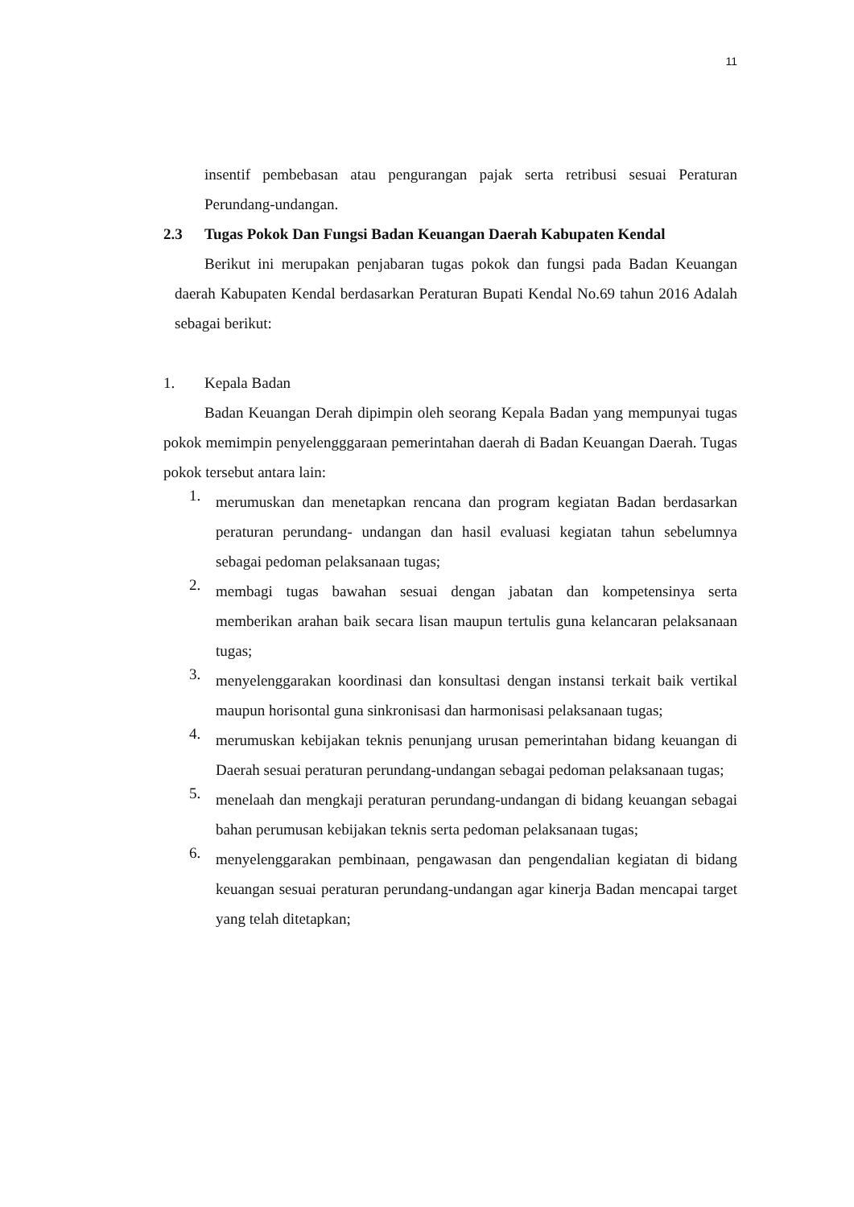11
insentif pembebasan atau pengurangan pajak serta retribusi sesuai Peraturan Perundang-undangan.
2.3 Tugas Pokok Dan Fungsi Badan Keuangan Daerah Kabupaten Kendal
Berikut ini merupakan penjabaran tugas pokok dan fungsi pada Badan Keuangan daerah Kabupaten Kendal berdasarkan Peraturan Bupati Kendal No.69 tahun 2016 Adalah sebagai berikut:
1. Kepala Badan
Badan Keuangan Derah dipimpin oleh seorang Kepala Badan yang mempunyai tugas pokok memimpin penyelengggaraan pemerintahan daerah di Badan Keuangan Daerah. Tugas pokok tersebut antara lain:
1.
merumuskan dan menetapkan rencana dan program kegiatan Badan berdasarkan peraturan perundang- undangan dan hasil evaluasi kegiatan tahun sebelumnya sebagai pedoman pelaksanaan tugas;
2.
membagi tugas bawahan sesuai dengan jabatan dan kompetensinya serta memberikan arahan baik secara lisan maupun tertulis guna kelancaran pelaksanaan tugas;
3.
menyelenggarakan koordinasi dan konsultasi dengan instansi terkait baik vertikal maupun horisontal guna sinkronisasi dan harmonisasi pelaksanaan tugas;
4.
merumuskan kebijakan teknis penunjang urusan pemerintahan bidang keuangan di Daerah sesuai peraturan perundang-undangan sebagai pedoman pelaksanaan tugas;
5.
menelaah dan mengkaji peraturan perundang-undangan di bidang keuangan sebagai bahan perumusan kebijakan teknis serta pedoman pelaksanaan tugas;
6.
menyelenggarakan pembinaan, pengawasan dan pengendalian kegiatan di bidang keuangan sesuai peraturan perundang-undangan agar kinerja Badan mencapai target yang telah ditetapkan;